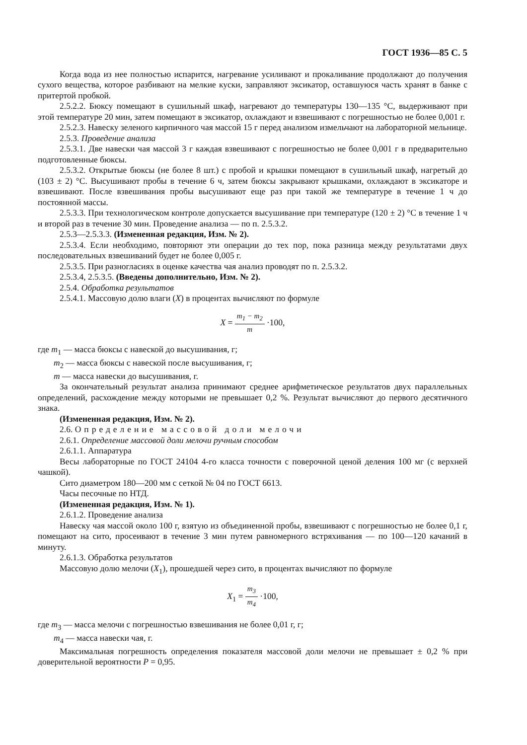ГОСТ 1936—85 С. 5
Когда вода из нее полностью испарится, нагревание усиливают и прокаливание продолжают до получения сухого вещества, которое разбивают на мелкие куски, заправляют эксикатор, оставшуюся часть хранят в банке с притертой пробкой.
2.5.2.2. Бюксу помещают в сушильный шкаф, нагревают до температуры 130—135 °С, выдерживают при этой температуре 20 мин, затем помещают в эксикатор, охлаждают и взвешивают с погрешностью не более 0,001 г.
2.5.2.3. Навеску зеленого кирпичного чая массой 15 г перед анализом измельчают на лабораторной мельнице.
2.5.3. Проведение анализа
2.5.3.1. Две навески чая массой 3 г каждая взвешивают с погрешностью не более 0,001 г в предварительно подготовленные бюксы.
2.5.3.2. Открытые бюксы (не более 8 шт.) с пробой и крышки помещают в сушильный шкаф, нагретый до (103 ± 2) °С. Высушивают пробы в течение 6 ч, затем бюксы закрывают крышками, охлаждают в эксикаторе и взвешивают. После взвешивания пробы высушивают еще раз при такой же температуре в течение 1 ч до постоянной массы.
2.5.3.3. При технологическом контроле допускается высушивание при температуре (120 ± 2) °С в течение 1 ч и второй раз в течение 30 мин. Проведение анализа — по п. 2.5.3.2.
2.5.3—2.5.3.3. (Измененная редакция, Изм. № 2).
2.5.3.4. Если необходимо, повторяют эти операции до тех пор, пока разница между результатами двух последовательных взвешиваний будет не более 0,005 г.
2.5.3.5. При разногласиях в оценке качества чая анализ проводят по п. 2.5.3.2.
2.5.3.4, 2.5.3.5. (Введены дополнительно, Изм. № 2).
2.5.4. Обработка результатов
2.5.4.1. Массовую долю влаги (X) в процентах вычисляют по формуле
X = m<sub>1</sub> − m<sub>2</sub> m ·100,
где m<sub>1</sub> — масса бюксы с навеской до высушивания, г;
m<sub>2</sub> — масса бюксы с навеской после высушивания, г;
m — масса навески до высушивания, г.
За окончательный результат анализа принимают среднее арифметическое результатов двух параллельных определений, расхождение между которыми не превышает 0,2 %. Результат вычисляют до первого десятичного знака.
(Измененная редакция, Изм. № 2).
2.6. Определение массовой доли мелочи
2.6.1. Определение массовой доли мелочи ручным способом
2.6.1.1. Аппаратура
Весы лабораторные по ГОСТ 24104 4-го класса точности с поверочной ценой деления 100 мг (с верхней чашкой).
Сито диаметром 180—200 мм с сеткой № 04 по ГОСТ 6613.
Часы песочные по НТД.
(Измененная редакция, Изм. № 1).
2.6.1.2. Проведение анализа
Навеску чая массой около 100 г, взятую из объединенной пробы, взвешивают с погрешностью не более 0,1 г, помещают на сито, просеивают в течение 3 мин путем равномерного встряхивания — по 100—120 качаний в минуту.
2.6.1.3. Обработка результатов
Массовую долю мелочи (X<sub>1</sub>), прошедшей через сито, в процентах вычисляют по формуле
X<sub>1</sub> = m<sub>3</sub> m<sub>4</sub> ·100,
где m<sub>3</sub> — масса мелочи с погрешностью взвешивания не более 0,01 г, г;
m<sub>4</sub> — масса навески чая, г.
Максимальная погрешность определения показателя массовой доли мелочи не превышает ± 0,2 % при доверительной вероятности P = 0,95.